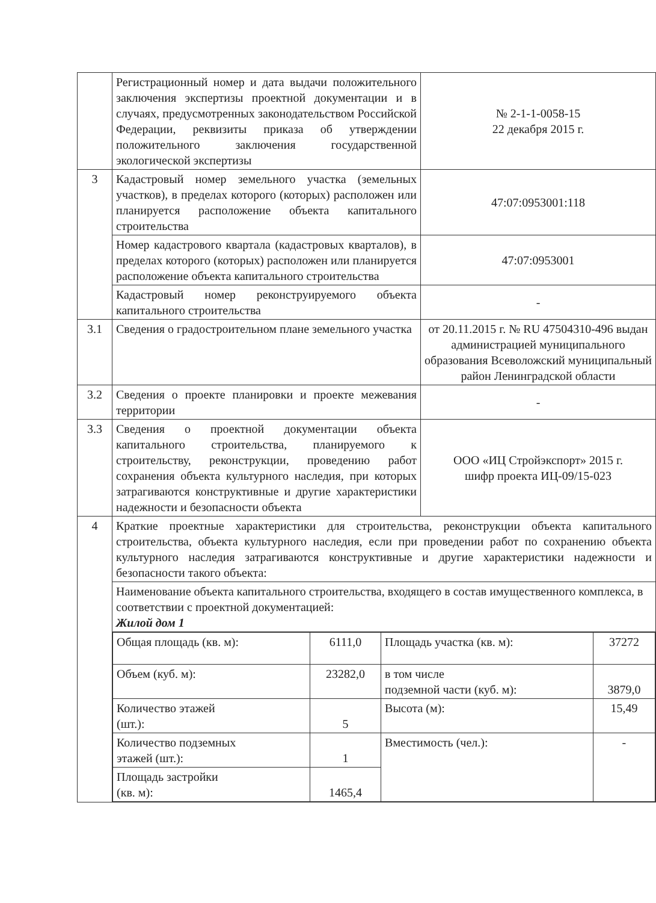| | Регистрационный номер и дата выдачи положительного заключения экспертизы проектной документации и в случаях, предусмотренных законодательством Российской Федерации, реквизиты приказа об утверждении положительного заключения государственной экологической экспертизы | № 2-1-1-0058-15 22 декабря 2015 г. |
| 3 | Кадастровый номер земельного участка (земельных участков), в пределах которого (которых) расположен или планируется расположение объекта капитального строительства | 47:07:0953001:118 |
| | Номер кадастрового квартала (кадастровых кварталов), в пределах которого (которых) расположен или планируется расположение объекта капитального строительства | 47:07:0953001 |
| | Кадастровый номер реконструируемого объекта капитального строительства | - |
| 3.1 | Сведения о градостроительном плане земельного участка | от 20.11.2015 г. № RU 47504310-496 выдан администрацией муниципального образования Всеволожский муниципальный район Ленинградской области |
| 3.2 | Сведения о проекте планировки и проекте межевания территории | - |
| 3.3 | Сведения о проектной документации объекта капитального строительства, планируемого к строительству, реконструкции, проведению работ сохранения объекта культурного наследия, при которых затрагиваются конструктивные и другие характеристики надежности и безопасности объекта | ООО «ИЦ Стройэкспорт» 2015 г. шифр проекта ИЦ-09/15-023 |
| 4 | Краткие проектные характеристики для строительства, реконструкции объекта капитального строительства, объекта культурного наследия, если при проведении работ по сохранению объекта культурного наследия затрагиваются конструктивные и другие характеристики надежности и безопасности такого объекта: | |
| | Наименование объекта капитального строительства, входящего в состав имущественного комплекса, в соответствии с проектной документацией: Жилой дом 1 | |
| | / Общая площадь (кв. м): / 6111,0 / Площадь участка (кв. м): / 37272 / / Объем (куб. м): / 23282,0 / в том числе подземной части (куб. м): / 3879,0 / / Количество этажей (шт.): / 5 / Высота (м): / 15,49 / / Количество подземных этажей (шт.): / 1 / Вместимость (чел.): / - / / Площадь застройки (кв. м): / 1465,4 / / / | |